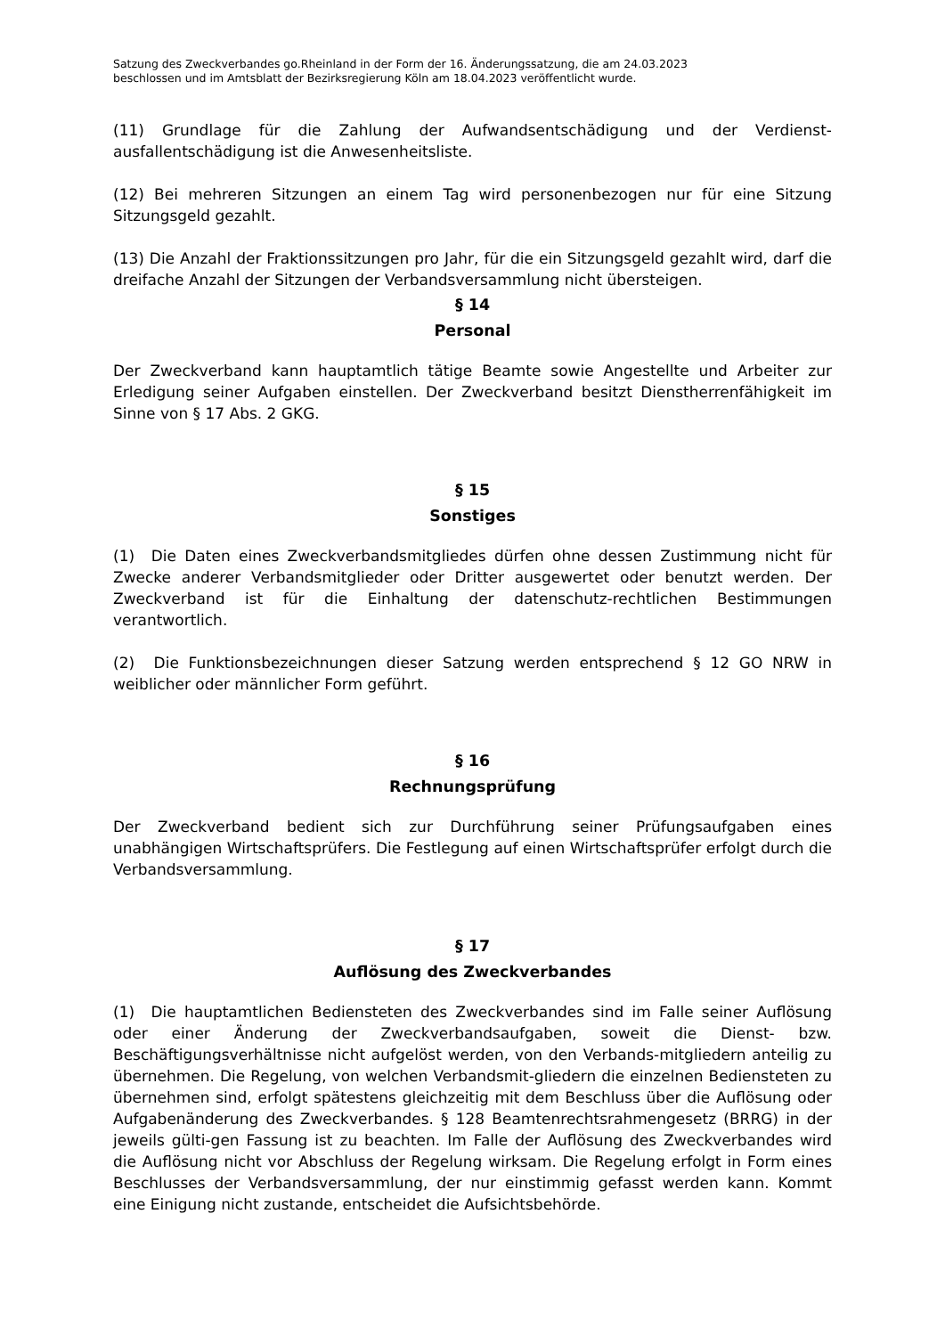Satzung des Zweckverbandes go.Rheinland in der Form der 16. Änderungssatzung, die am 24.03.2023
beschlossen und im Amtsblatt der Bezirksregierung Köln am 18.04.2023 veröffentlicht wurde.
(11) Grundlage für die Zahlung der Aufwandsentschädigung und der Verdienst-ausfallentschädigung ist die Anwesenheitsliste.
(12) Bei mehreren Sitzungen an einem Tag wird personenbezogen nur für eine Sitzung Sitzungsgeld gezahlt.
(13) Die Anzahl der Fraktionssitzungen pro Jahr, für die ein Sitzungsgeld gezahlt wird, darf die dreifache Anzahl der Sitzungen der Verbandsversammlung nicht übersteigen.
§ 14
Personal
Der Zweckverband kann hauptamtlich tätige Beamte sowie Angestellte und Arbeiter zur Erledigung seiner Aufgaben einstellen. Der Zweckverband besitzt Dienstherrenfähigkeit im Sinne von § 17 Abs. 2 GKG.
§ 15
Sonstiges
(1) Die Daten eines Zweckverbandsmitgliedes dürfen ohne dessen Zustimmung nicht für Zwecke anderer Verbandsmitglieder oder Dritter ausgewertet oder benutzt werden. Der Zweckverband ist für die Einhaltung der datenschutz-rechtlichen Bestimmungen verantwortlich.
(2) Die Funktionsbezeichnungen dieser Satzung werden entsprechend § 12 GO NRW in weiblicher oder männlicher Form geführt.
§ 16
Rechnungsprüfung
Der Zweckverband bedient sich zur Durchführung seiner Prüfungsaufgaben eines unabhängigen Wirtschaftsprüfers. Die Festlegung auf einen Wirtschaftsprüfer erfolgt durch die Verbandsversammlung.
§ 17
Auflösung des Zweckverbandes
(1) Die hauptamtlichen Bediensteten des Zweckverbandes sind im Falle seiner Auflösung oder einer Änderung der Zweckverbandsaufgaben, soweit die Dienst- bzw. Beschäftigungsverhältnisse nicht aufgelöst werden, von den Verbands-mitgliedern anteilig zu übernehmen. Die Regelung, von welchen Verbandsmit-gliedern die einzelnen Bediensteten zu übernehmen sind, erfolgt spätestens gleichzeitig mit dem Beschluss über die Auflösung oder Aufgabenänderung des Zweckverbandes. § 128 Beamtenrechtsrahmengesetz (BRRG) in der jeweils gülti-gen Fassung ist zu beachten. Im Falle der Auflösung des Zweckverbandes wird die Auflösung nicht vor Abschluss der Regelung wirksam. Die Regelung erfolgt in Form eines Beschlusses der Verbandsversammlung, der nur einstimmig gefasst werden kann. Kommt eine Einigung nicht zustande, entscheidet die Aufsichtsbehörde.